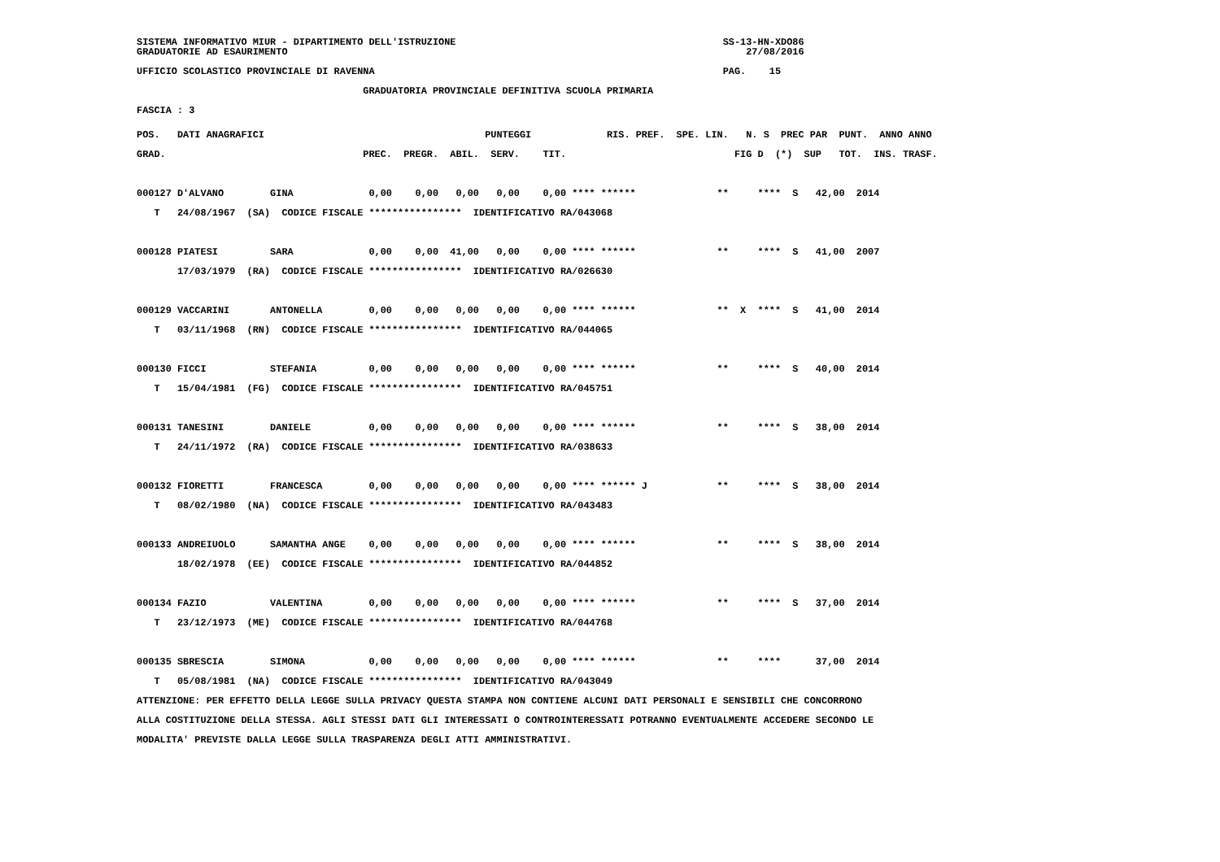SISTEMA INFORMATIVO MIUR - DIPARTIMENTO DELL'ISTRUZIONE                                              SS-13-HN-XDO86
GRADUATORIE AD ESAURIMENTO                                                                               27/08/2016
UFFICIO SCOLASTICO PROVINCIALE DI RAVENNA                                                            PAG.    15
                                       GRADUATORIA PROVINCIALE DEFINITIVA SCUOLA PRIMARIA
FASCIA : 3
| POS. DATI ANAGRAFICI PUNTEGGI RIS. PREF. SPE. LIN. N. S PREC PAR PUNT. ANNO ANNO |
| --- |
| GRAD. PREC. PREGR. ABIL. SERV. TIT. FIG D (*) SUP TOT. INS. TRASF. |
| 000127 D'ALVANO GINA 0,00 0,00 0,00 0,00 0,00 **** ****** ** **** S 42,00 2014 |
| T 24/08/1967 (SA) CODICE FISCALE **************** IDENTIFICATIVO RA/043068 |
| 000128 PIATESI SARA 0,00 0,00 41,00 0,00 0,00 **** ****** ** **** S 41,00 2007 |
| 17/03/1979 (RA) CODICE FISCALE **************** IDENTIFICATIVO RA/026630 |
| 000129 VACCARINI ANTONELLA 0,00 0,00 0,00 0,00 0,00 **** ****** ** X **** S 41,00 2014 |
| T 03/11/1968 (RN) CODICE FISCALE **************** IDENTIFICATIVO RA/044065 |
| 000130 FICCI STEFANIA 0,00 0,00 0,00 0,00 0,00 **** ****** ** **** S 40,00 2014 |
| T 15/04/1981 (FG) CODICE FISCALE **************** IDENTIFICATIVO RA/045751 |
| 000131 TANESINI DANIELE 0,00 0,00 0,00 0,00 0,00 **** ****** ** **** S 38,00 2014 |
| T 24/11/1972 (RA) CODICE FISCALE **************** IDENTIFICATIVO RA/038633 |
| 000132 FIORETTI FRANCESCA 0,00 0,00 0,00 0,00 0,00 **** ****** J ** **** S 38,00 2014 |
| T 08/02/1980 (NA) CODICE FISCALE **************** IDENTIFICATIVO RA/043483 |
| 000133 ANDREIUOLO SAMANTHA ANGE 0,00 0,00 0,00 0,00 0,00 **** ****** ** **** S 38,00 2014 |
| 18/02/1978 (EE) CODICE FISCALE **************** IDENTIFICATIVO RA/044852 |
| 000134 FAZIO VALENTINA 0,00 0,00 0,00 0,00 0,00 **** ****** ** **** S 37,00 2014 |
| T 23/12/1973 (ME) CODICE FISCALE **************** IDENTIFICATIVO RA/044768 |
| 000135 SBRESCIA SIMONA 0,00 0,00 0,00 0,00 0,00 **** ****** ** **** 37,00 2014 |
| T 05/08/1981 (NA) CODICE FISCALE **************** IDENTIFICATIVO RA/043049 |
| ATTENZIONE: PER EFFETTO DELLA LEGGE SULLA PRIVACY QUESTA STAMPA NON CONTIENE ALCUNI DATI PERSONALI E SENSIBILI CHE CONCORRONO |
| ALLA COSTITUZIONE DELLA STESSA. AGLI STESSI DATI GLI INTERESSATI O CONTROINTERESSATI POTRANNO EVENTUALMENTE ACCEDERE SECONDO LE |
| MODALITA' PREVISTE DALLA LEGGE SULLA TRASPARENZA DEGLI ATTI AMMINISTRATIVI. |